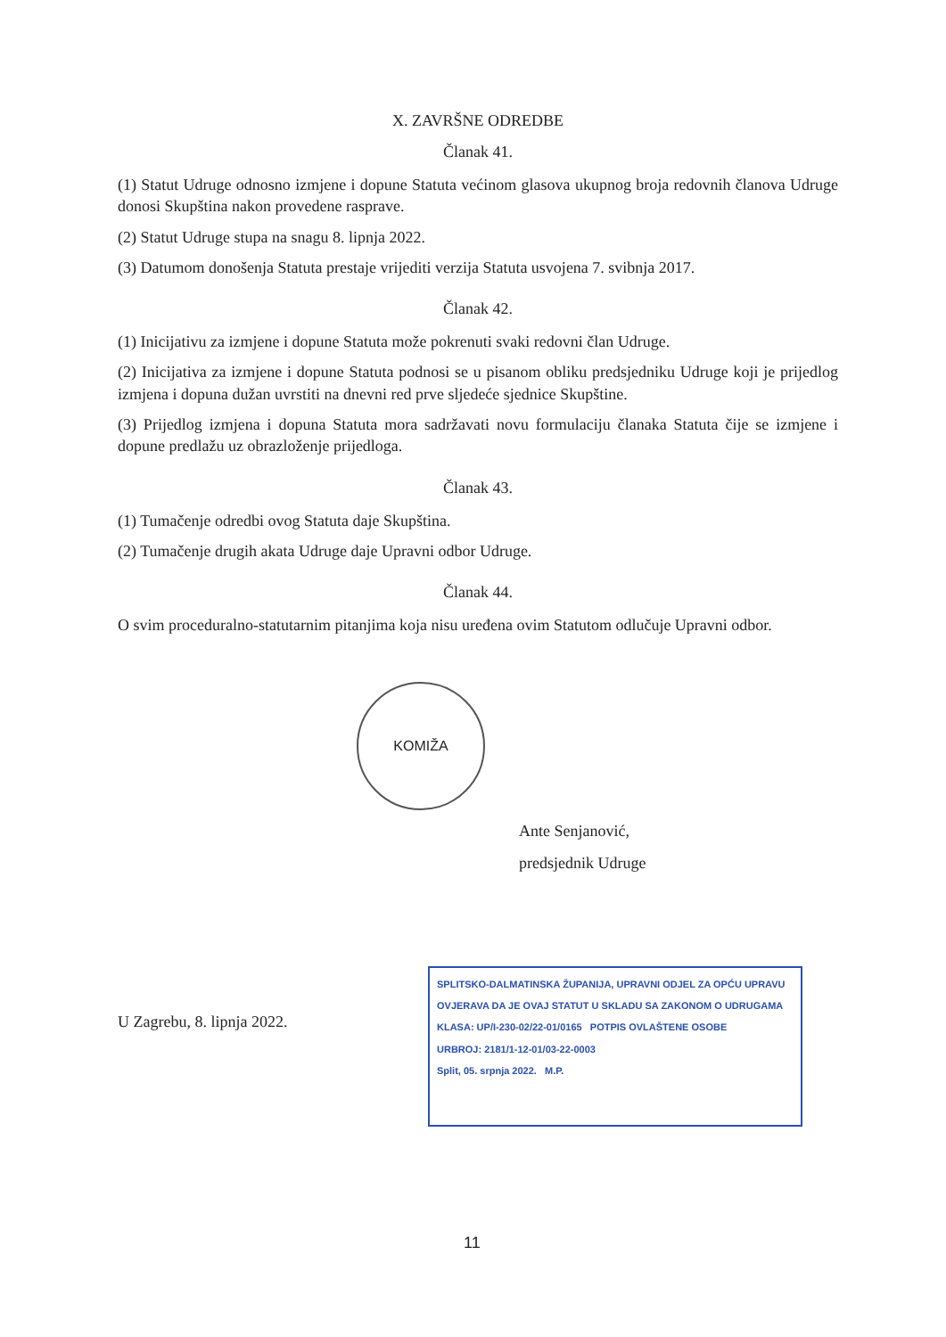X. ZAVRŠNE ODREDBE
Članak 41.
(1) Statut Udruge odnosno izmjene i dopune Statuta većinom glasova ukupnog broja redovnih članova Udruge donosi Skupština nakon provedene rasprave.
(2) Statut Udruge stupa na snagu 8. lipnja 2022.
(3) Datumom donošenja Statuta prestaje vrijediti verzija Statuta usvojena 7. svibnja 2017.
Članak 42.
(1) Inicijativu za izmjene i dopune Statuta može pokrenuti svaki redovni član Udruge.
(2) Inicijativa za izmjene i dopune Statuta podnosi se u pisanom obliku predsjedniku Udruge koji je prijedlog izmjena i dopuna dužan uvrstiti na dnevni red prve sljedeće sjednice Skupštine.
(3) Prijedlog izmjena i dopuna Statuta mora sadržavati novu formulaciju članaka Statuta čije se izmjene i dopune predlažu uz obrazloženje prijedloga.
Članak 43.
(1) Tumačenje odredbi ovog Statuta daje Skupština.
(2) Tumačenje drugih akata Udruge daje Upravni odbor Udruge.
Članak 44.
O svim proceduralno-statutarnim pitanjima koja nisu uređena ovim Statutom odlučuje Upravni odbor.
Ante Senjanović,
predsjednik Udruge
U Zagrebu, 8. lipnja 2022.
KOMIŽA
SPLITSKO-DALMATINSKA ŽUPANIJA, UPRAVNI ODJEL ZA OPĆU UPRAVU
OVJERAVA DA JE OVAJ STATUT U SKLADU SA ZAKONOM O UDRUGAMA
KLASA: UP/I-230-02/22-01/0165 POTPIS OVLAŠTENE OSOBE
URBROJ: 2181/1-12-01/03-22-0003
Split, 05. srpnja 2022. M.P.
11